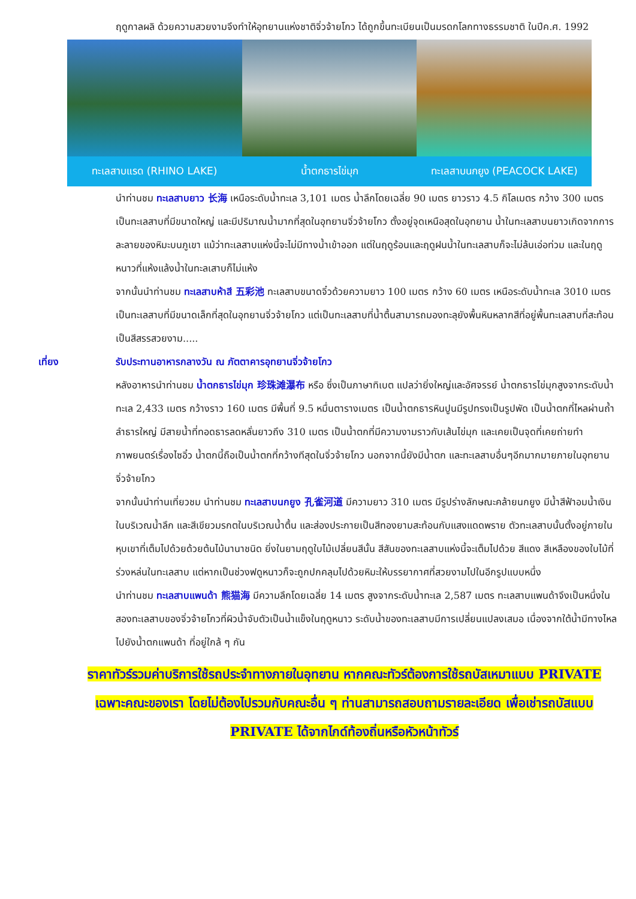ฤดูกาลผลิ ด้วยความสวยงามจึงทำให้อุทยานแห่งชาติจิ่วจ้ายโกว ได้ถูกขึ้นทะเบียนเป็นมรดกโลกทางธรรมชาติ ในปีค.ศ. 1992
ทะเลสาบแรด (RHINO LAKE) น้ำตกธารไข่มุก ทะเลสาบนกยูง (PEACOCK LAKE)
นำท่านชม ทะเลสาบยาว 长海 เหนือระดับน้ำทะเล 3,101 เมตร น้ำลึกโดยเฉลี่ย 90 เมตร ยาวราว 4.5 กิโลเมตร กว้าง 300 เมตร เป็นทะเลสาบที่มีขนาดใหญ่ และมีปริมาณน้ำมากที่สุดในอุทยานจิ่วจ้ายโกว ตั้งอยู่จุดเหนือสุดในอุทยาน น้ำในทะเลสาบนยาวเกิดจากการละลายของหิมะบนภูเขา แม้ว่าทะเลสาบแห่งนี้จะไม่มีทางน้ำเข้าออก แต่ในฤดูร้อนและฤดูฝนน้ำในทะเลสาบก็จะไม่ล้นเอ่อท่วม และในฤดูหนาวที่แห้งแล้งน้ำในทะลเสาบก็ไม่แห้ง
จากนั้นนำท่านชม ทะเลสาบห้าสี 五彩池 ทะเลสาบขนาดจิ๋วด้วยความยาว 100 เมตร กว้าง 60 เมตร เหนือระดับน้ำทะเล 3010 เมตร เป็นทะเลสาบที่มีขนาดเล็กที่สุดในอุทยานจิ่วจ้ายโกว แต่เป็นทะเลสาบที่น้ำตื้นสามารถมองทะลุยังพื้นหินหลากสีที่อยู่พื้นทะเลสาบที่สะท้อนเป็นสีสรรสวยงาม.....
เที่ยง รับประทานอาหารกลางวัน ณ ภัตตาคารอุทยานจิ่วจ้ายโกว
หลังอาหารนำท่านชม น้ำตกธารไข่มุก 珍珠滩瀑布 หรือ ซึ่งเป็นภาษาทิเบต แปลว่ายิ่งใหญ่และอัศจรรย์ น้ำตกธารไข่มุกสูงจากระดับน้ำทะเล 2,433 เมตร กว้างราว 160 เมตร มีพื้นที่ 9.5 หมื่นตารางเมตร เป็นน้ำตกธารหินปูนมีรูปทรงเป็นรูปพัด เป็นน้ำตกที่ไหลผ่านถ้ำลำธารใหญ่ มีสายน้ำที่ทอดธารลดหลั่นยาวถึง 310 เมตร เป็นน้ำตกที่มีความงามราวกับเส้นไข่มุก และเคยเป็นจุดที่เคยถ่ายทำภาพยนตร์เรื่องไซอิ๋ว น้ำตกนี้ถือเป็นน้ำตกที่กว้างทีสุดในจิ่วจ้ายโกว นอกจากนี้ยังมีน้ำตก และทะเลสาบอื่นๆอีกมากมายภายในอุทยานจิ่วจ้ายโกว
จากนั้นนำท่านเที่ยวชม นำท่านชม ทะเลสาบนกยูง 孔雀河道 มีความยาว 310 เมตร มีรูปร่างลักษณะคล้ายนกยูง มีน้ำสีฟ้าอมน้ำเงินในบริเวณน้ำลึก และสีเขียวมรกตในบริเวณน้ำตื้น และส่องประกายเป็นสีทองยามสะท้อนกับแสงแดดพราย ตัวทะเลสาบนั้นตั้งอยู่ภายในหุบเขาที่เต็มไปด้วยด้วยต้นไม้นานาชนิด ยิ่งในยามฤดูใบไม้เปลี่ยนสีนั้น สีสันของทะเลสาบแห่งนี้จะเต็มไปด้วย สีแดง สีเหลืองของใบไม้ที่ร่วงหล่นในทะเลสาบ แต่หากเป็นช่วงฟดูหนาวก็จะถูกปกคลุมไปด้วยหิมะให้บรรยากาศที่สวยงามไปในอีกรูปแบบหนึ่ง
นำท่านชม ทะเลสาบแพนด้า 熊猫海 มีความลึกโดยเฉลี่ย 14 เมตร สูงจากระดับน้ำทะเล 2,587 เมตร ทะเลสาบแพนด้าจึงเป็นหนึ่งในสองทะเลสาบของจิ่วจ้ายโกวที่ผิวน้ำจับตัวเป็นน้ำแข็งในฤดูหนาว ระดับน้ำของทะเลสาบมีการเปลี่ยนแปลงเสมอ เนื่องจากใต้น้ำมีทางไหลไปยังน้ำตกแพนด้า ที่อยู่ใกล้ ๆ กัน
ราคาทัวร์รวมค่าบริการใช้รถประจำทางภายในอุทยาน หากคณะทัวร์ต้องการใช้รถบัสเหมาแบบ PRIVATE เฉพาะคณะของเรา โดยไม่ต้องไปรวมกับคณะอื่น ๆ ท่านสามารถสอบถามรายละเอียด เพื่อเช่ารถบัสแบบ PRIVATE ได้จากไกด์ท้องถิ่นหรือหัวหน้าทัวร์